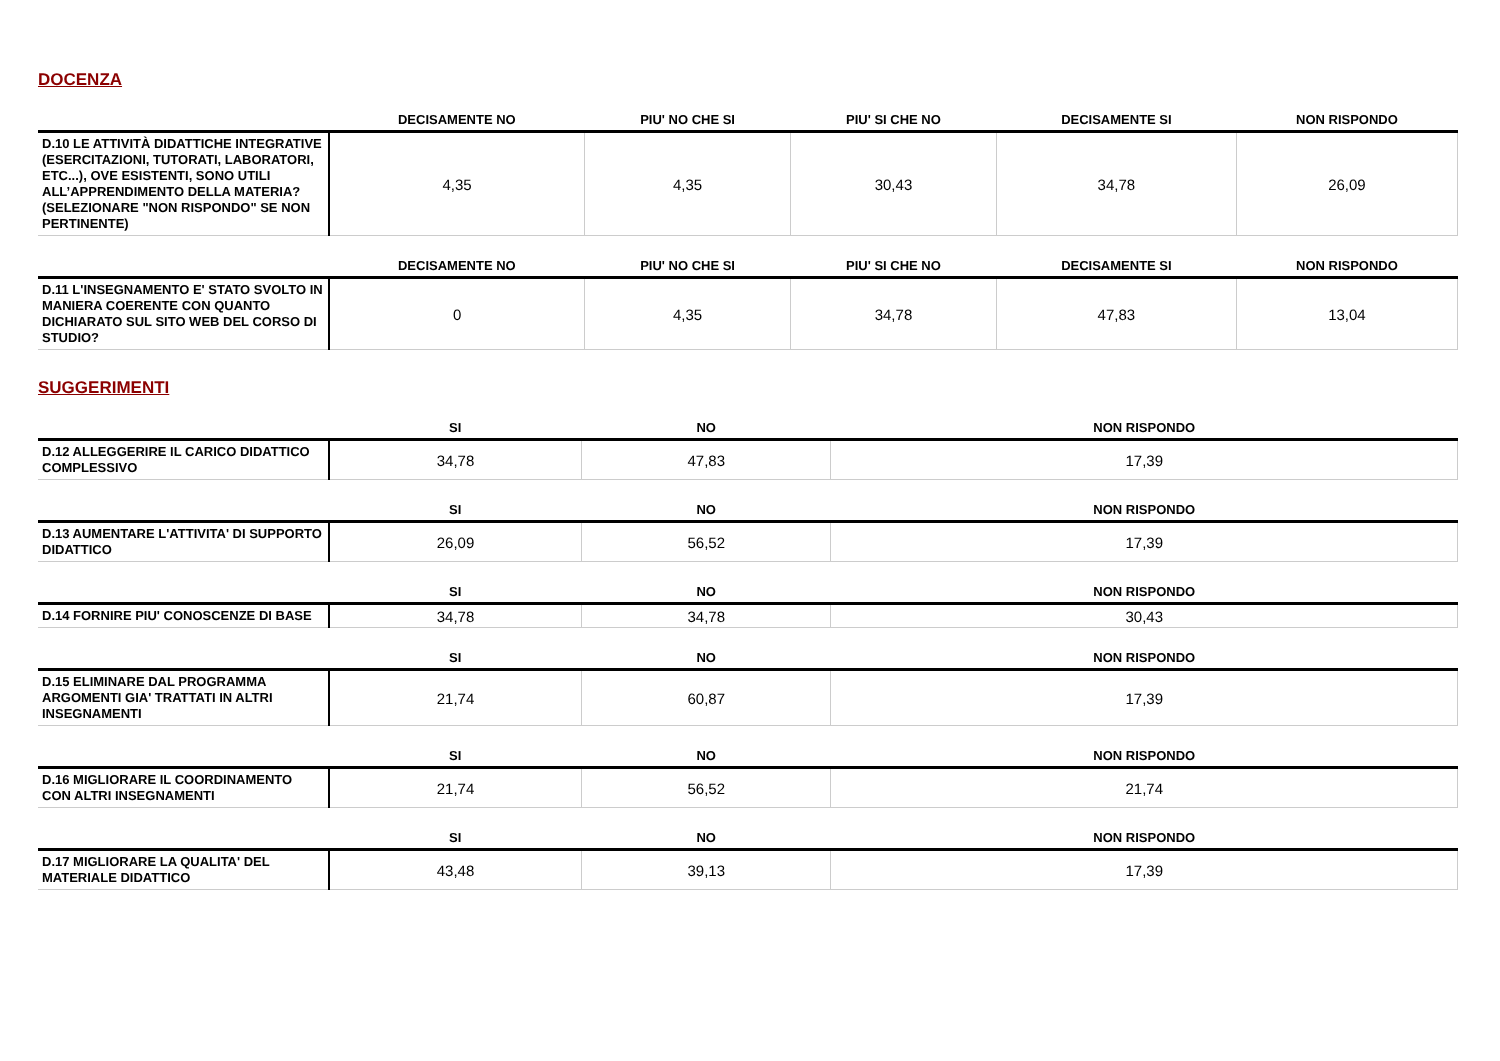DOCENZA
| | DECISAMENTE NO | PIU' NO CHE SI | PIU' SI CHE NO | DECISAMENTE SI | NON RISPONDO |
| --- | --- | --- | --- | --- | --- |
| D.10 LE ATTIVITÀ DIDATTICHE INTEGRATIVE (ESERCITAZIONI, TUTORATI, LABORATORI, ETC...), OVE ESISTENTI, SONO UTILI ALL’APPRENDIMENTO DELLA MATERIA? (SELEZIONARE "NON RISPONDO" SE NON PERTINENTE) | 4,35 | 4,35 | 30,43 | 34,78 | 26,09 |
| | DECISAMENTE NO | PIU' NO CHE SI | PIU' SI CHE NO | DECISAMENTE SI | NON RISPONDO |
| --- | --- | --- | --- | --- | --- |
| D.11 L'INSEGNAMENTO E' STATO SVOLTO IN MANIERA COERENTE CON QUANTO DICHIARATO SUL SITO WEB DEL CORSO DI STUDIO? | 0 | 4,35 | 34,78 | 47,83 | 13,04 |
SUGGERIMENTI
| | SI | NO | NON RISPONDO |
| --- | --- | --- | --- |
| D.12 ALLEGGERIRE IL CARICO DIDATTICO COMPLESSIVO | 34,78 | 47,83 | 17,39 |
| | SI | NO | NON RISPONDO |
| --- | --- | --- | --- |
| D.13 AUMENTARE L'ATTIVITA' DI SUPPORTO DIDATTICO | 26,09 | 56,52 | 17,39 |
| | SI | NO | NON RISPONDO |
| --- | --- | --- | --- |
| D.14 FORNIRE PIU' CONOSCENZE DI BASE | 34,78 | 34,78 | 30,43 |
| | SI | NO | NON RISPONDO |
| --- | --- | --- | --- |
| D.15 ELIMINARE DAL PROGRAMMA ARGOMENTI GIA' TRATTATI IN ALTRI INSEGNAMENTI | 21,74 | 60,87 | 17,39 |
| | SI | NO | NON RISPONDO |
| --- | --- | --- | --- |
| D.16 MIGLIORARE IL COORDINAMENTO CON ALTRI INSEGNAMENTI | 21,74 | 56,52 | 21,74 |
| | SI | NO | NON RISPONDO |
| --- | --- | --- | --- |
| D.17 MIGLIORARE LA QUALITA' DEL MATERIALE DIDATTICO | 43,48 | 39,13 | 17,39 |